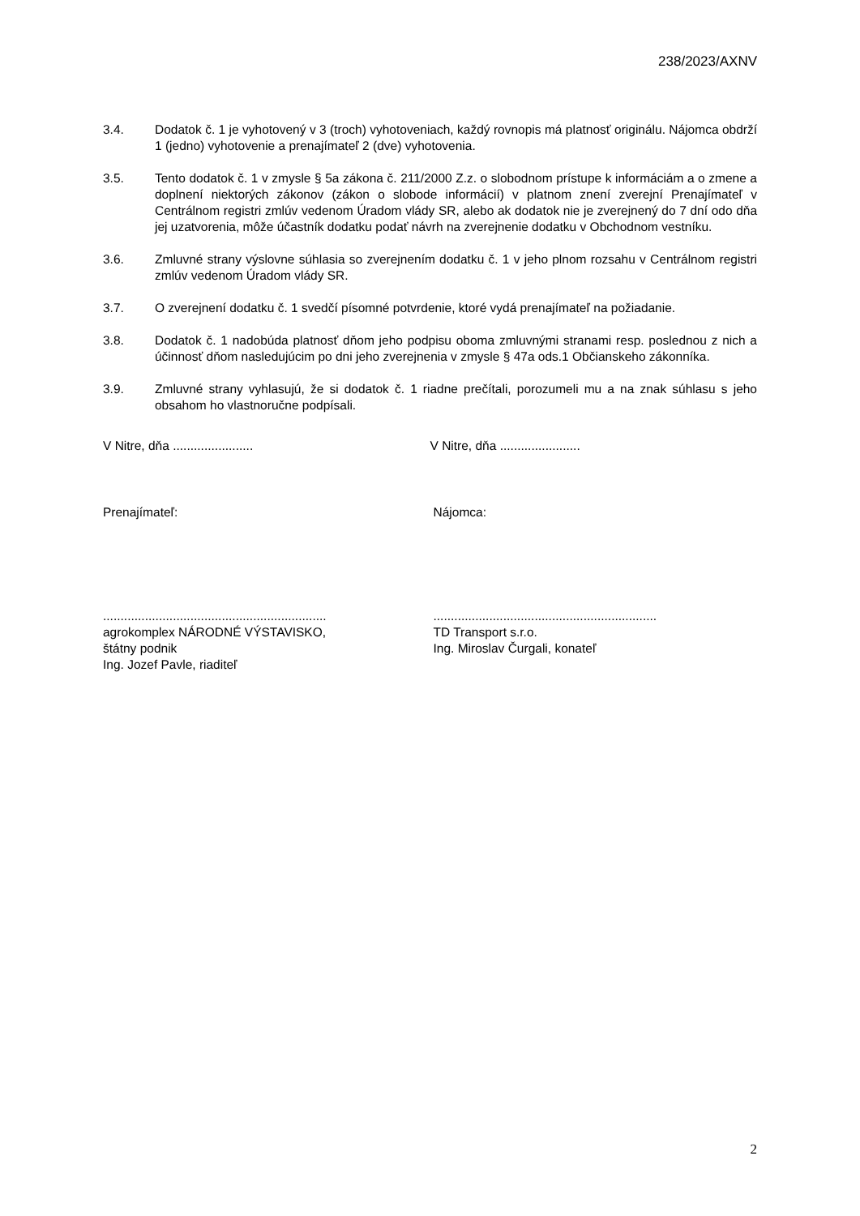238/2023/AXNV
3.4. Dodatok č. 1 je vyhotovený v 3 (troch) vyhotoveniach, každý rovnopis má platnosť originálu. Nájomca obdrží 1 (jedno) vyhotovenie a prenajímateľ 2 (dve) vyhotovenia.
3.5. Tento dodatok č. 1 v zmysle § 5a zákona č. 211/2000 Z.z. o slobodnom prístupe k informáciám a o zmene a doplnení niektorých zákonov (zákon o slobode informácií) v platnom znení zverejní Prenajímateľ v Centrálnom registri zmlúv vedenom Úradom vlády SR, alebo ak dodatok nie je zverejnený do 7 dní odo dňa jej uzatvorenia, môže účastník dodatku podať návrh na zverejnenie dodatku v Obchodnom vestníku.
3.6. Zmluvné strany výslovne súhlasia so zverejnením dodatku č. 1 v jeho plnom rozsahu v Centrálnom registri zmlúv vedenom Úradom vlády SR.
3.7. O zverejnení dodatku č. 1 svedčí písomné potvrdenie, ktoré vydá prenajímateľ na požiadanie.
3.8. Dodatok č. 1 nadobúda platnosť dňom jeho podpisu oboma zmluvnými stranami resp. poslednou z nich a účinnosť dňom nasledujúcim po dni jeho zverejnenia v zmysle § 47a ods.1 Občianskeho zákonníka.
3.9. Zmluvné strany vyhlasujú, že si dodatok č. 1 riadne prečítali, porozumeli mu a na znak súhlasu s jeho obsahom ho vlastnoručne podpísali.
V Nitre, dňa ....................... V Nitre, dňa .......................
Prenajímateľ: Nájomca:
................................................................
agrokomplex NÁRODNÉ VÝSTAVISKO,
štátny podnik
Ing. Jozef Pavle, riaditeľ
................................................................
TD Transport s.r.o.
Ing. Miroslav Čurgali, konateľ
2